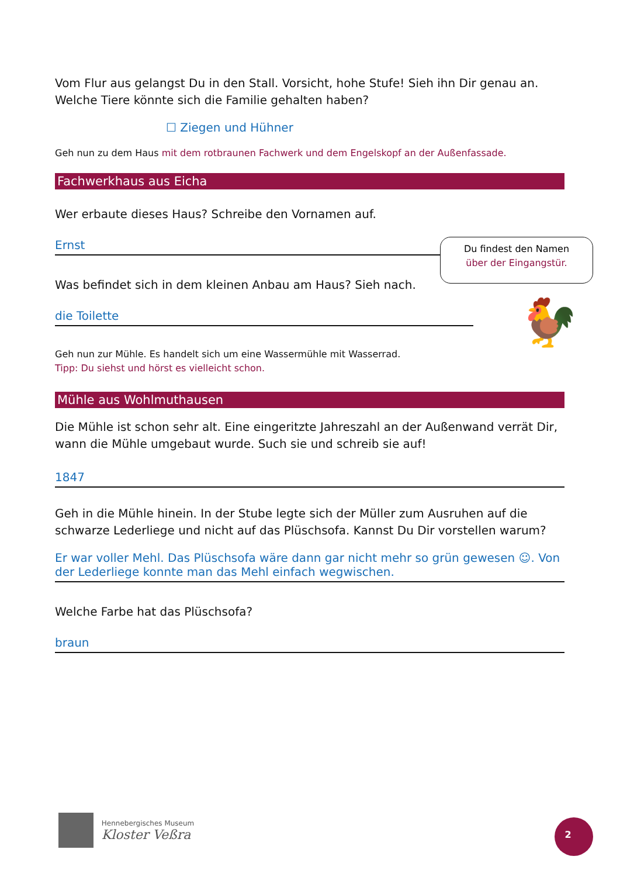Vom Flur aus gelangst Du in den Stall. Vorsicht, hohe Stufe! Sieh ihn Dir genau an. Welche Tiere könnte sich die Familie gehalten haben?
☐ Ziegen und Hühner
Geh nun zu dem Haus mit dem rotbraunen Fachwerk und dem Engelskopf an der Außenfassade.
Fachwerkhaus aus Eicha
Wer erbaute dieses Haus? Schreibe den Vornamen auf.
Ernst
Was befindet sich in dem kleinen Anbau am Haus? Sieh nach.
die Toilette
Geh nun zur Mühle. Es handelt sich um eine Wassermühle mit Wasserrad.
Tipp: Du siehst und hörst es vielleicht schon.
Mühle aus Wohlmuthausen
Die Mühle ist schon sehr alt. Eine eingeritzte Jahreszahl an der Außenwand verrät Dir, wann die Mühle umgebaut wurde. Such sie und schreib sie auf!
1847
Geh in die Mühle hinein. In der Stube legte sich der Müller zum Ausruhen auf die schwarze Lederliege und nicht auf das Plüschsofa. Kannst Du Dir vorstellen warum?
Er war voller Mehl. Das Plüschsofa wäre dann gar nicht mehr so grün gewesen ☺. Von der Lederliege konnte man das Mehl einfach wegwischen.
Welche Farbe hat das Plüschsofa?
braun
Du findest den Namen
über der Eingangstür.
🐓
Hennebergisches Museum
Kloster Veßra
2